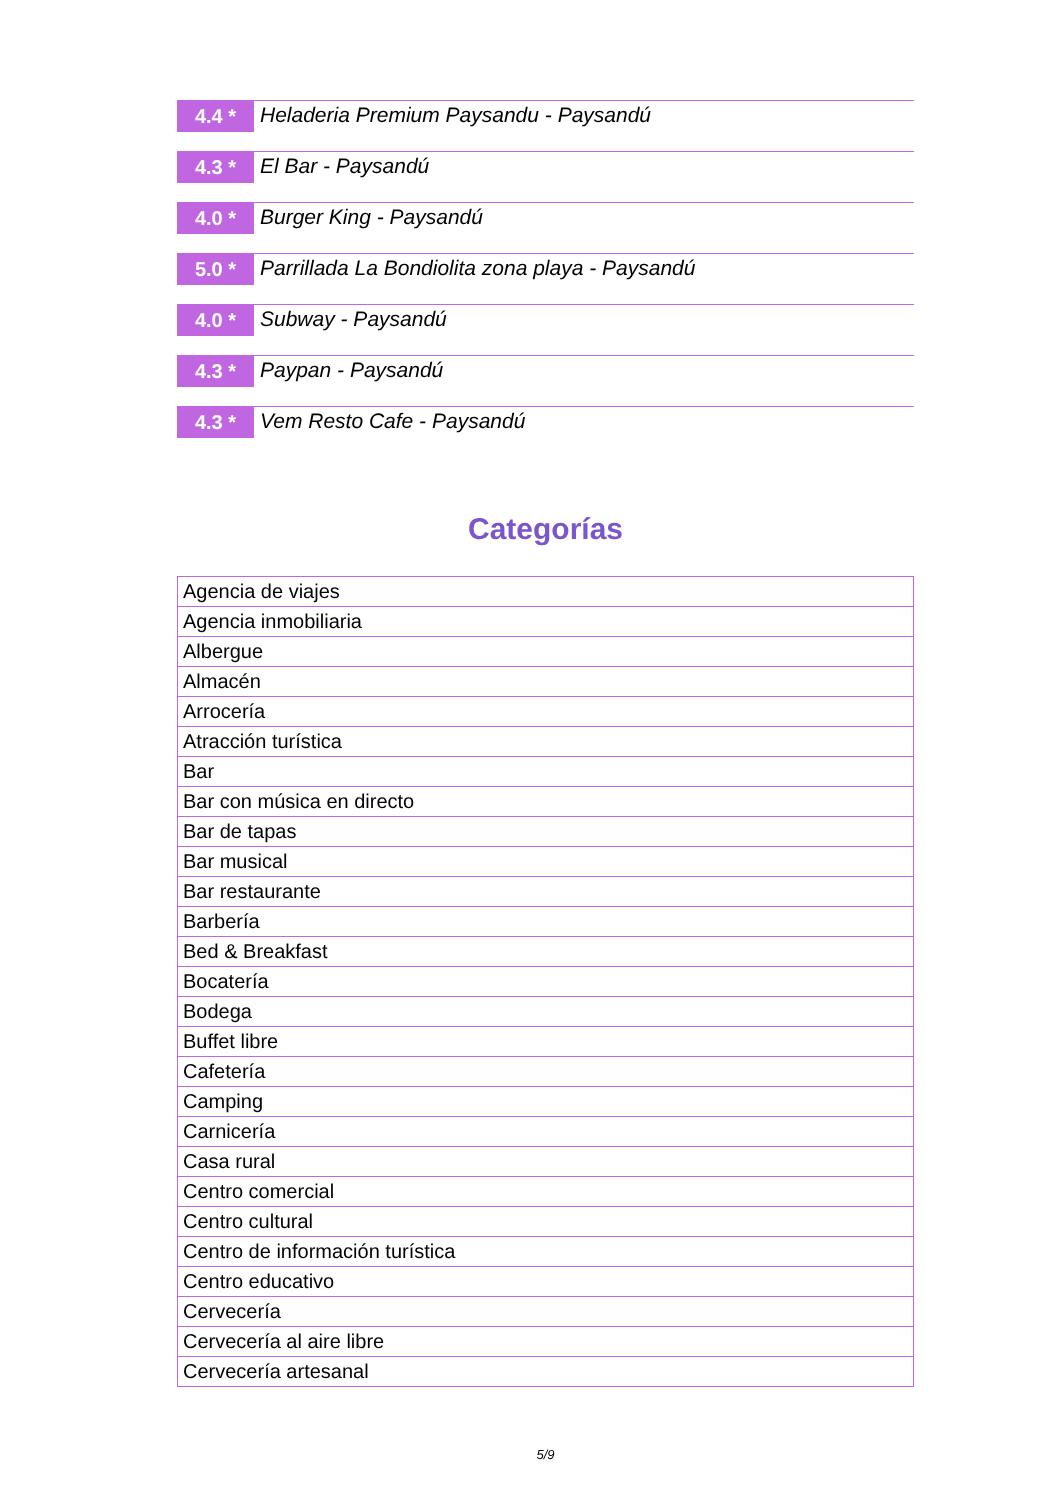4.4 *
Heladeria Premium Paysandu - Paysandú
4.3 *
El Bar - Paysandú
4.0 *
Burger King - Paysandú
5.0 *
Parrillada La Bondiolita zona playa - Paysandú
4.0 *
Subway - Paysandú
4.3 *
Paypan - Paysandú
4.3 *
Vem Resto Cafe - Paysandú
Categorías
| Agencia de viajes |
| Agencia inmobiliaria |
| Albergue |
| Almacén |
| Arrocería |
| Atracción turística |
| Bar |
| Bar con música en directo |
| Bar de tapas |
| Bar musical |
| Bar restaurante |
| Barbería |
| Bed & Breakfast |
| Bocatería |
| Bodega |
| Buffet libre |
| Cafetería |
| Camping |
| Carnicería |
| Casa rural |
| Centro comercial |
| Centro cultural |
| Centro de información turística |
| Centro educativo |
| Cervecería |
| Cervecería al aire libre |
| Cervecería artesanal |
5/9